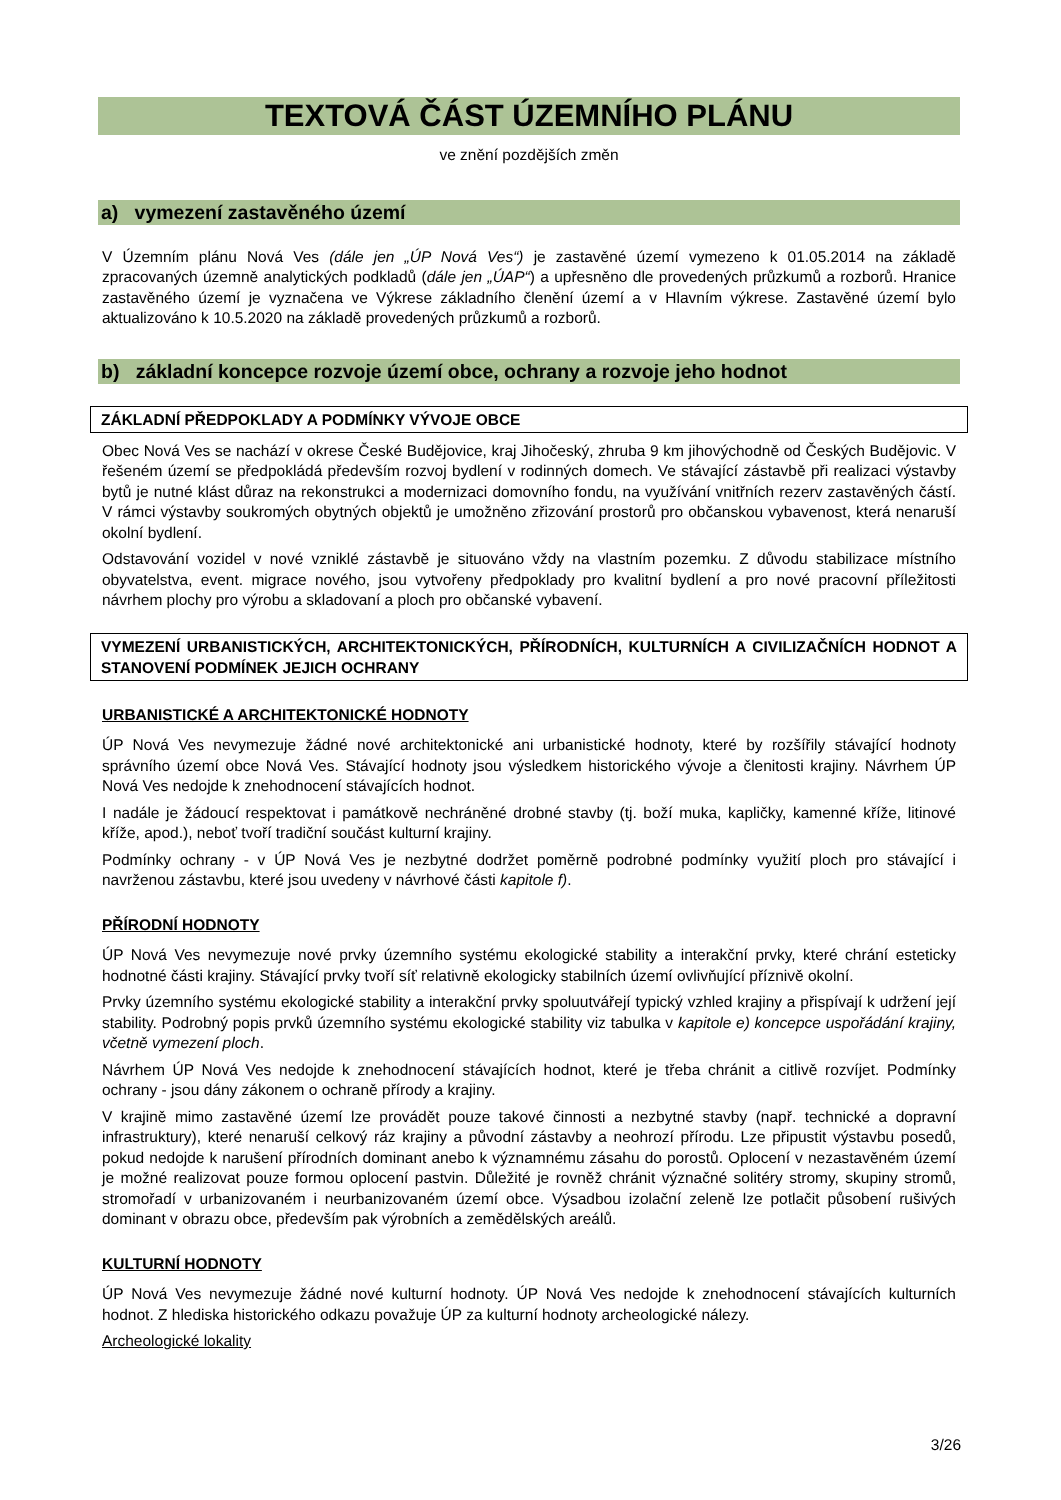TEXTOVÁ ČÁST ÚZEMNÍHO PLÁNU
ve znění pozdějších změn
a) vymezení zastavěného území
V Územním plánu Nová Ves (dále jen „ÚP Nová Ves“) je zastavěné území vymezeno k 01.05.2014 na základě zpracovaných územně analytických podkladů (dále jen „ÚAP“) a upřesněno dle provedených průzkumů a rozborů. Hranice zastavěného území je vyznačena ve Výkrese základního členění území a v Hlavním výkrese. Zastavěné území bylo aktualizováno k 10.5.2020 na základě provedených průzkumů a rozborů.
b) základní koncepce rozvoje území obce, ochrany a rozvoje jeho hodnot
ZÁKLADNÍ PŘEDPOKLADY A PODMÍNKY VÝVOJE OBCE
Obec Nová Ves se nachází v okrese České Budějovice, kraj Jihočeský, zhruba 9 km jihovýchodně od Českých Budějovic. V řešeném území se předpokládá především rozvoj bydlení v rodinných domech. Ve stávající zástavbě při realizaci výstavby bytů je nutné klást důraz na rekonstrukci a modernizaci domovního fondu, na využívání vnitřních rezerv zastavěných částí. V rámci výstavby soukromých obytných objektů je umožněno zřizování prostorů pro občanskou vybavenost, která nenaruší okolní bydlení.
Odstavování vozidel v nové vzniklé zástavbě je situováno vždy na vlastním pozemku. Z důvodu stabilizace místního obyvatelstva, event. migrace nového, jsou vytvořeny předpoklady pro kvalitní bydlení a pro nové pracovní příležitosti návrhem plochy pro výrobu a skladovaní a ploch pro občanské vybavení.
VYMEZENÍ URBANISTICKÝCH, ARCHITEKTONICKÝCH, PŘÍRODNÍCH, KULTURNÍCH A CIVILIZAČNÍCH HODNOT A STANOVENÍ PODMÍNEK JEJICH OCHRANY
URBANISTICKÉ A ARCHITEKTONICKÉ HODNOTY
ÚP Nová Ves nevymezuje žádné nové architektonické ani urbanistické hodnoty, které by rozšířily stávající hodnoty správního území obce Nová Ves. Stávající hodnoty jsou výsledkem historického vývoje a členitosti krajiny. Návrhem ÚP Nová Ves nedojde k znehodnocení stávajících hodnot.
I nadále je žádoucí respektovat i památkově nechráněné drobné stavby (tj. boží muka, kapličky, kamenné kříže, litinové kříže, apod.), neboť tvoří tradiční součást kulturní krajiny.
Podmínky ochrany - v ÚP Nová Ves je nezbytné dodržet poměrně podrobné podmínky využití ploch pro stávající i navrženou zástavbu, které jsou uvedeny v návrhové části kapitole f).
PŘÍRODNÍ HODNOTY
ÚP Nová Ves nevymezuje nové prvky územního systému ekologické stability a interakční prvky, které chrání esteticky hodnotné části krajiny. Stávající prvky tvoří síť relativně ekologicky stabilních území ovlivňující příznivě okolní.
Prvky územního systému ekologické stability a interakční prvky spoluutvářejí typický vzhled krajiny a přispívají k udržení její stability. Podrobný popis prvků územního systému ekologické stability viz tabulka v kapitole e) koncepce uspořádání krajiny, včetně vymezení ploch.
Návrhem ÚP Nová Ves nedojde k znehodnocení stávajících hodnot, které je třeba chránit a citlivě rozvíjet. Podmínky ochrany - jsou dány zákonem o ochraně přírody a krajiny.
V krajině mimo zastavěné území lze provádět pouze takové činnosti a nezbytné stavby (např. technické a dopravní infrastruktury), které nenaruší celkový ráz krajiny a původní zástavby a neohrozí přírodu. Lze připustit výstavbu posedů, pokud nedojde k narušení přírodních dominant anebo k významnému zásahu do porostů. Oplocení v nezastavěném území je možné realizovat pouze formou oplocení pastvin. Důležité je rovněž chránit význačné solitéry stromy, skupiny stromů, stromořadí v urbanizovaném i neurbanizovaném území obce. Výsadbou izolační zeleně lze potlačit působení rušivých dominant v obrazu obce, především pak výrobních a zemědělských areálů.
KULTURNÍ HODNOTY
ÚP Nová Ves nevymezuje žádné nové kulturní hodnoty. ÚP Nová Ves nedojde k znehodnocení stávajících kulturních hodnot. Z hlediska historického odkazu považuje ÚP za kulturní hodnoty archeologické nálezy.
Archeologické lokality
3/26